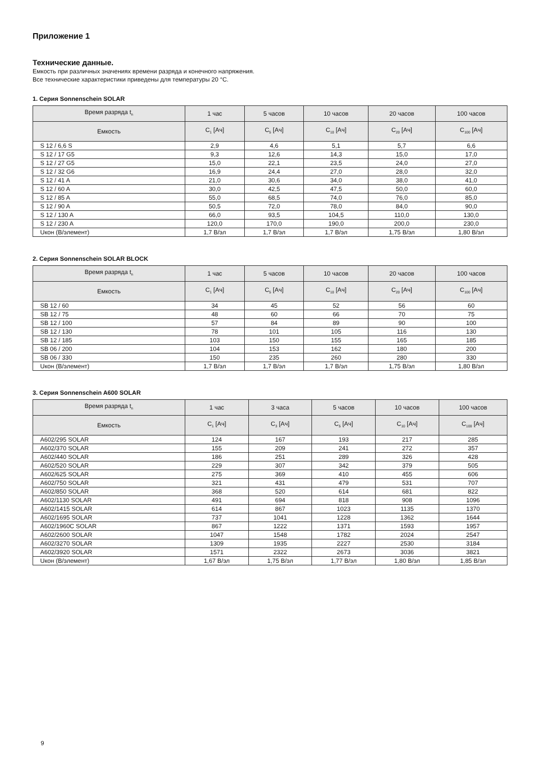Приложение 1
Технические данные.
Емкость при различных значениях времени разряда и конечного напряжения.
Все технические характеристики приведены для температуры 20 °С.
1. Серия Sonnenschein SOLAR
| Время разряда t<sub>n</sub> | 1 час | 5 часов | 10 часов | 20 часов | 100 часов |
| --- | --- | --- | --- | --- | --- |
| Емкость | C<sub>1</sub> [Ач] | C<sub>5</sub> [Ач] | C<sub>10</sub> [Ач] | C<sub>20</sub> [Ач] | C<sub>100</sub> [Ач] |
| S 12 / 6,6 S | 2,9 | 4,6 | 5,1 | 5,7 | 6,6 |
| S 12 / 17 G5 | 9,3 | 12,6 | 14,3 | 15,0 | 17,0 |
| S 12 / 27 G5 | 15,0 | 22,1 | 23,5 | 24,0 | 27,0 |
| S 12 / 32 G6 | 16,9 | 24,4 | 27,0 | 28,0 | 32,0 |
| S 12 / 41 A | 21,0 | 30,6 | 34,0 | 38,0 | 41,0 |
| S 12 / 60 A | 30,0 | 42,5 | 47,5 | 50,0 | 60,0 |
| S 12 / 85 A | 55,0 | 68,5 | 74,0 | 76,0 | 85,0 |
| S 12 / 90 A | 50,5 | 72,0 | 78,0 | 84,0 | 90,0 |
| S 12 / 130 A | 66,0 | 93,5 | 104,5 | 110,0 | 130,0 |
| S 12 / 230 A | 120,0 | 170,0 | 190,0 | 200,0 | 230,0 |
| Uкон (В/элемент) | 1,7 В/эл | 1,7 В/эл | 1,7 В/эл | 1,75 В/эл | 1,80 В/эл |
2. Серия Sonnenschein SOLAR BLOCK
| Время разряда t<sub>n</sub> | 1 час | 5 часов | 10 часов | 20 часов | 100 часов |
| --- | --- | --- | --- | --- | --- |
| Емкость | C<sub>1</sub> [Ач] | C<sub>5</sub> [Ач] | C<sub>10</sub> [Ач] | C<sub>20</sub> [Ач] | C<sub>100</sub> [Ач] |
| SB 12 / 60 | 34 | 45 | 52 | 56 | 60 |
| SB 12 / 75 | 48 | 60 | 66 | 70 | 75 |
| SB 12 / 100 | 57 | 84 | 89 | 90 | 100 |
| SB 12 / 130 | 78 | 101 | 105 | 116 | 130 |
| SB 12 / 185 | 103 | 150 | 155 | 165 | 185 |
| SB 06 / 200 | 104 | 153 | 162 | 180 | 200 |
| SB 06 / 330 | 150 | 235 | 260 | 280 | 330 |
| Uкон (В/элемент) | 1,7 В/эл | 1,7 В/эл | 1,7 В/эл | 1,75 В/эл | 1,80 В/эл |
3. Серия Sonnenschein A600 SOLAR
| Время разряда t<sub>n</sub> | 1 час | 3 часа | 5 часов | 10 часов | 100 часов |
| --- | --- | --- | --- | --- | --- |
| Емкость | C<sub>1</sub> [Ач] | C<sub>3</sub> [Ач] | C<sub>5</sub> [Ач] | C<sub>10</sub> [Ач] | C<sub>100</sub> [Ач] |
| A602/295 SOLAR | 124 | 167 | 193 | 217 | 285 |
| A602/370 SOLAR | 155 | 209 | 241 | 272 | 357 |
| A602/440 SOLAR | 186 | 251 | 289 | 326 | 428 |
| A602/520 SOLAR | 229 | 307 | 342 | 379 | 505 |
| A602/625 SOLAR | 275 | 369 | 410 | 455 | 606 |
| A602/750 SOLAR | 321 | 431 | 479 | 531 | 707 |
| A602/850 SOLAR | 368 | 520 | 614 | 681 | 822 |
| A602/1130 SOLAR | 491 | 694 | 818 | 908 | 1096 |
| A602/1415 SOLAR | 614 | 867 | 1023 | 1135 | 1370 |
| A602/1695 SOLAR | 737 | 1041 | 1228 | 1362 | 1644 |
| A602/1960C SOLAR | 867 | 1222 | 1371 | 1593 | 1957 |
| A602/2600 SOLAR | 1047 | 1548 | 1782 | 2024 | 2547 |
| A602/3270 SOLAR | 1309 | 1935 | 2227 | 2530 | 3184 |
| A602/3920 SOLAR | 1571 | 2322 | 2673 | 3036 | 3821 |
| Uкон (В/элемент) | 1,67 В/эл | 1,75 В/эл | 1,77 В/эл | 1,80 В/эл | 1,85 В/эл |
9